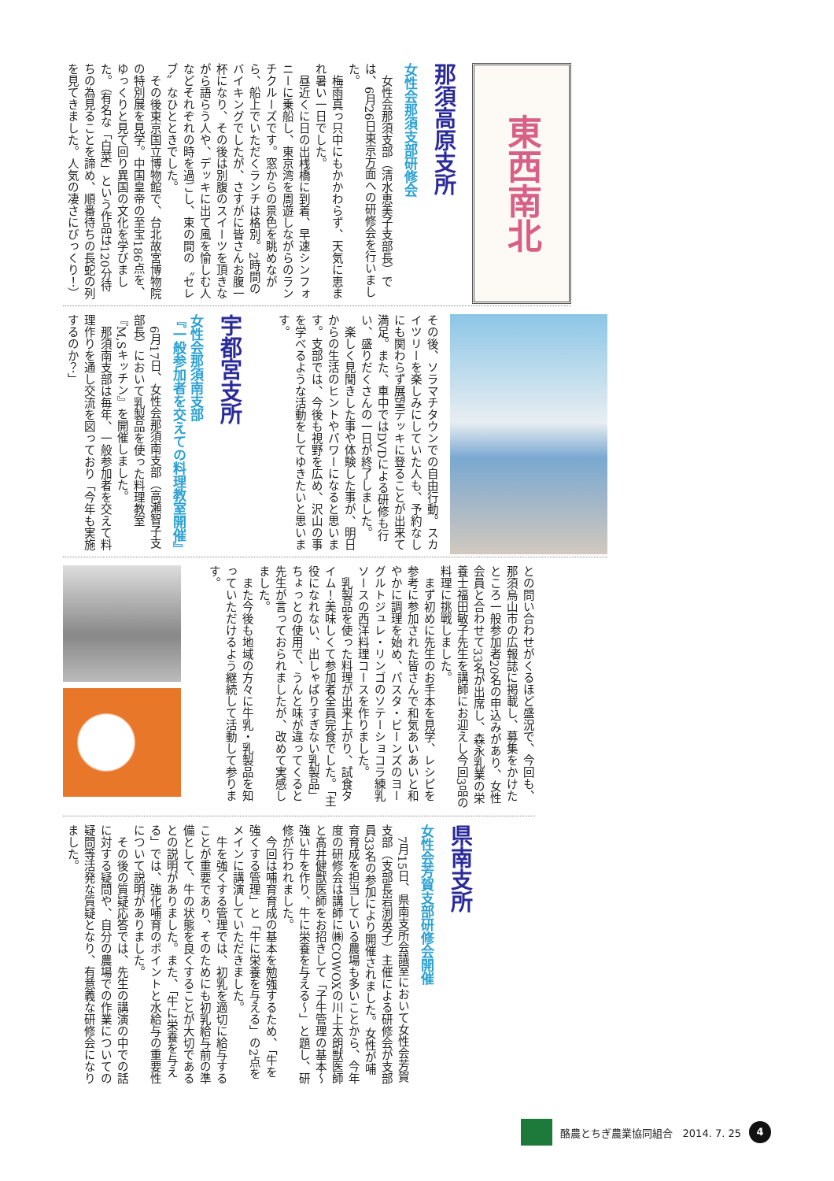東西南北
那須高原支所
女性会那須支部研修会
女性会那須支部（清水恵美子支部長）では、6月26日東京方面への研修会を行いました。
梅雨真っ只中にもかかわらず、天気に恵まれ暑い一日でした。
昼近くに日の出桟橋に到着、早速シンフォニーに乗船し、東京湾を周遊しながらのランチクルーズです。窓からの景色を眺めながら、船上でいただくランチは格別。2時間のバイキングでしたが、さすがに皆さんお腹一杯になり、その後は別腹のスイーツを頂きながら語らう人や、デッキに出て風を愉しむ人などそれぞれの時を過ごし、束の間の〝セレブ〟なひとときでした。
その後東京国立博物館で、台北故宮博物院の特別展を見学。中国皇帝の至宝186点を、ゆっくりと見て回り異国の文化を学びました。（有名な「白菜」という作品は120分待ちの為見ることを諦め、順番待ちの長蛇の列を見てきました。人気の凄さにびっくり！）
その後、ソラマチタウンでの自由行動。スカイツリーを楽しみにしていた人も、予約なしにも関わらず展望デッキに登ることが出来て満足。また、車中ではDVDによる研修も行い、盛りだくさんの一日が終了しました。
楽しく見聞きした事や体験した事が、明日からの生活のヒントやパワーになると思います。支部では、今後も視野を広め、沢山の事を学べるような活動をしてゆきたいと思います。
宇都宮支所
女性会那須南支部
『一般参加者を交えての料理教室開催』
6月17日、女性会那須南支部（高瀬智子支部長）において乳製品を使った料理教室『M,Sキッチン』を開催しました。
那須南支部は毎年、一般参加者を交えて料理作りを通し交流を図っており「今年も実施するのか？」
との問い合わせがくるほど盛況で、今回も、那須烏山市の広報誌に掲載し、募集をかけたところ一般参加者20名の申込みがあり、女性会員と合わせて33名が出席し、森永乳業の栄養士福田敏子先生を講師にお迎えし今回3品の料理に挑戦しました。
まず初めに先生のお手本を見学、レシピを参考に参加された皆さんで和気あいあいと和やかに調理を始め、パスタ・ビーンズのヨーグルトジュレ・リンゴのソテーショコラ練乳ソースの西洋料理コースを作りました。
乳製品を使った料理が出来上がり、試食タイム！美味しくて参加者全員完食でした。「主役になれない、出しゃばりすぎない乳製品」ちょっとの使用で、うんと味が違ってくると先生が言っておられましたが、改めて実感しました。
また今後も地域の方々に牛乳・乳製品を知っていただけるよう継続して活動して参ります。
県南支所
女性会芳賀支部研修会開催
7月15日、県南支所会議室において女性会芳賀支部（支部長岩渕英子）主催による研修会が支部員33名の参加により開催されました。女性が哺育育成を担当している農場も多いことから、今年度の研修会は講師に㈱COWOXの川上太朗獣医師と髙井健獣医師をお招きして「子牛管理の基本～強い牛を作り、牛に栄養を与える～」と題し、研修が行われました。
今回は哺育育成の基本を勉強するため、「牛を強くする管理」と「牛に栄養を与える」の2点をメインに講演していただきました。
牛を強くする管理では、初乳を適切に給与することが重要であり、そのためにも初乳給与前の準備として、牛の状態を良くすることが大切であるとの説明がありました。また、「牛に栄養を与える」では、強化哺育のポイントと水給与の重要性について説明がありました。
その後の質疑応答では、先生の講演の中での話に対する疑問や、自分の農場での作業についての疑問等活発な質疑となり、有意義な研修会になりました。
酪農とちぎ農業協同組合　2014. 7. 25
4